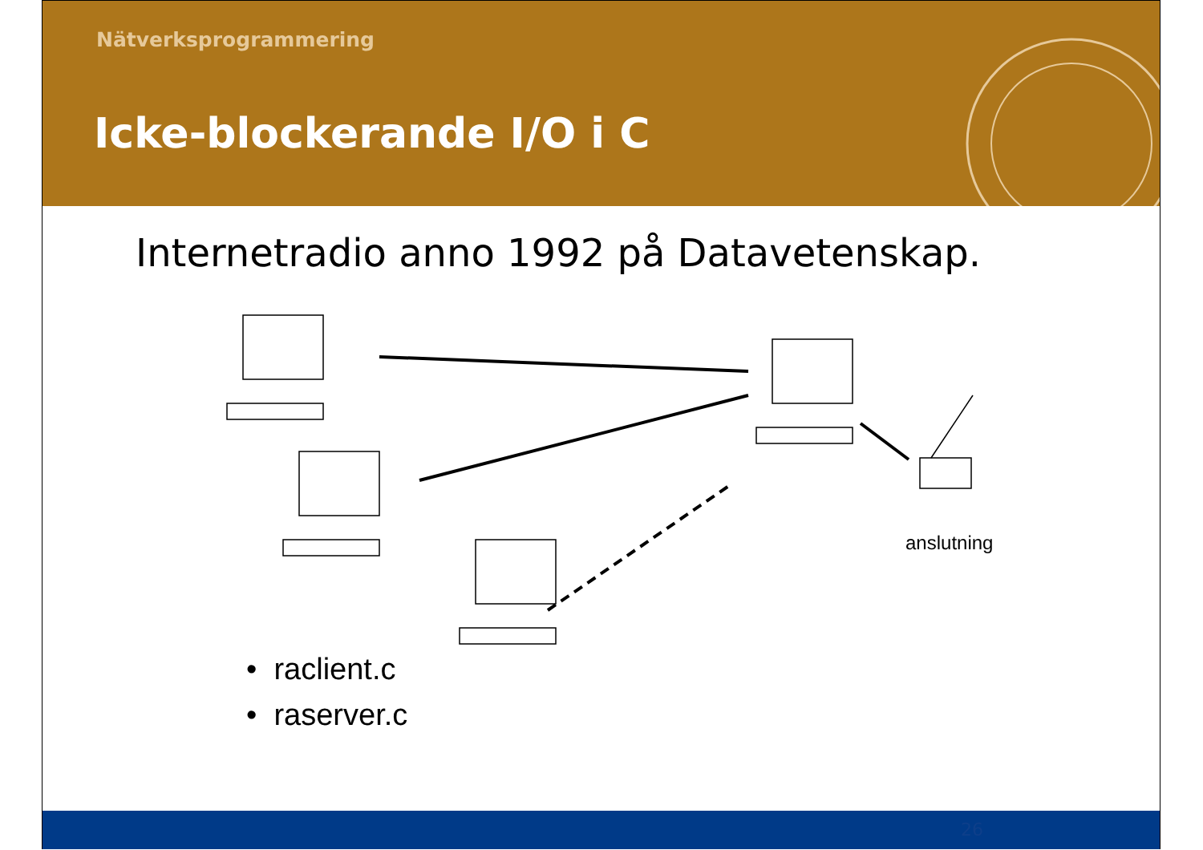Nätverksprogrammering
Icke-blockerande I/O i C
Internetradio anno 1992 på Datavetenskap.
anslutning
• raclient.c
• raserver.c
26